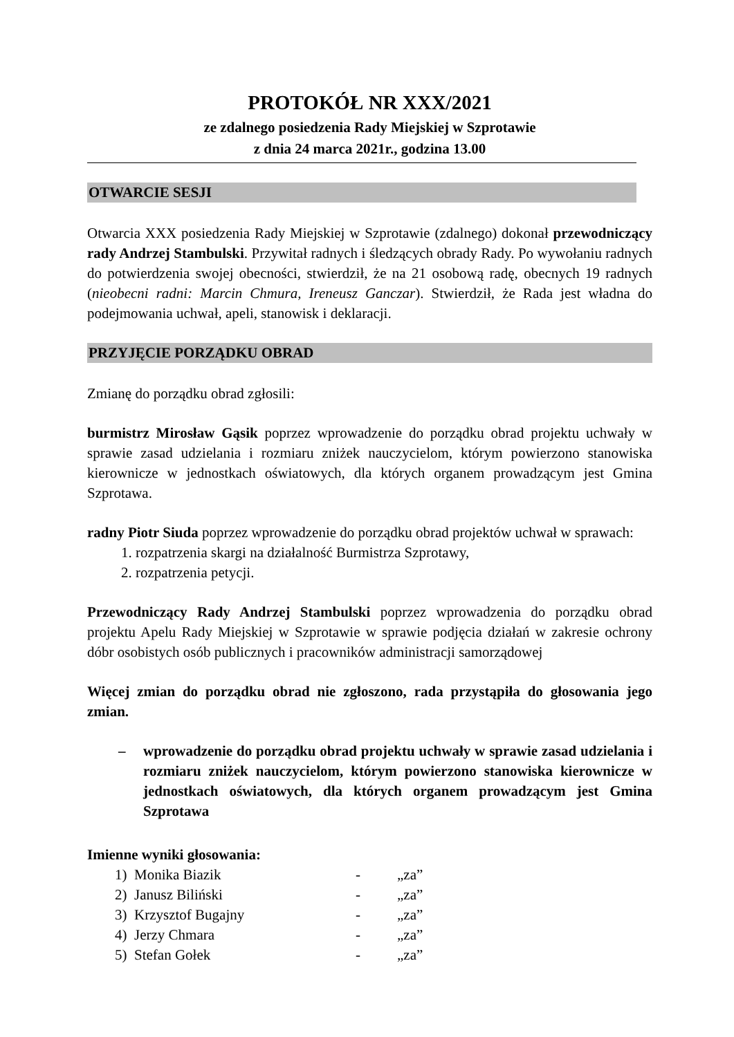PROTOKÓŁ NR XXX/2021
ze zdalnego posiedzenia Rady Miejskiej w Szprotawie
z dnia 24 marca 2021r., godzina 13.00
OTWARCIE SESJI
Otwarcia XXX posiedzenia Rady Miejskiej w Szprotawie (zdalnego) dokonał przewodniczący rady Andrzej Stambulski. Przywitał radnych i śledzących obrady Rady. Po wywołaniu radnych do potwierdzenia swojej obecności, stwierdził, że na 21 osobową radę, obecnych 19 radnych (nieobecni radni: Marcin Chmura, Ireneusz Ganczar). Stwierdził, że Rada jest władna do podejmowania uchwał, apeli, stanowisk i deklaracji.
PRZYJĘCIE PORZĄDKU OBRAD
Zmianę do porządku obrad zgłosili:
burmistrz Mirosław Gąsik poprzez wprowadzenie do porządku obrad projektu uchwały w sprawie zasad udzielania i rozmiaru zniżek nauczycielom, którym powierzono stanowiska kierownicze w jednostkach oświatowych, dla których organem prowadzącym jest Gmina Szprotawa.
radny Piotr Siuda poprzez wprowadzenie do porządku obrad projektów uchwał w sprawach:
1. rozpatrzenia skargi na działalność Burmistrza Szprotawy,
2. rozpatrzenia petycji.
Przewodniczący Rady Andrzej Stambulski poprzez wprowadzenia do porządku obrad projektu Apelu Rady Miejskiej w Szprotawie w sprawie podjęcia działań w zakresie ochrony dóbr osobistych osób publicznych i pracowników administracji samorządowej
Więcej zmian do porządku obrad nie zgłoszono, rada przystąpiła do głosowania jego zmian.
– wprowadzenie do porządku obrad projektu uchwały w sprawie zasad udzielania i rozmiaru zniżek nauczycielom, którym powierzono stanowiska kierownicze w jednostkach oświatowych, dla których organem prowadzącym jest Gmina Szprotawa
Imienne wyniki głosowania:
1) Monika Biazik - „za”
2) Janusz Biliński - „za”
3) Krzysztof Bugajny - „za”
4) Jerzy Chmara - „za”
5) Stefan Gołek - „za”